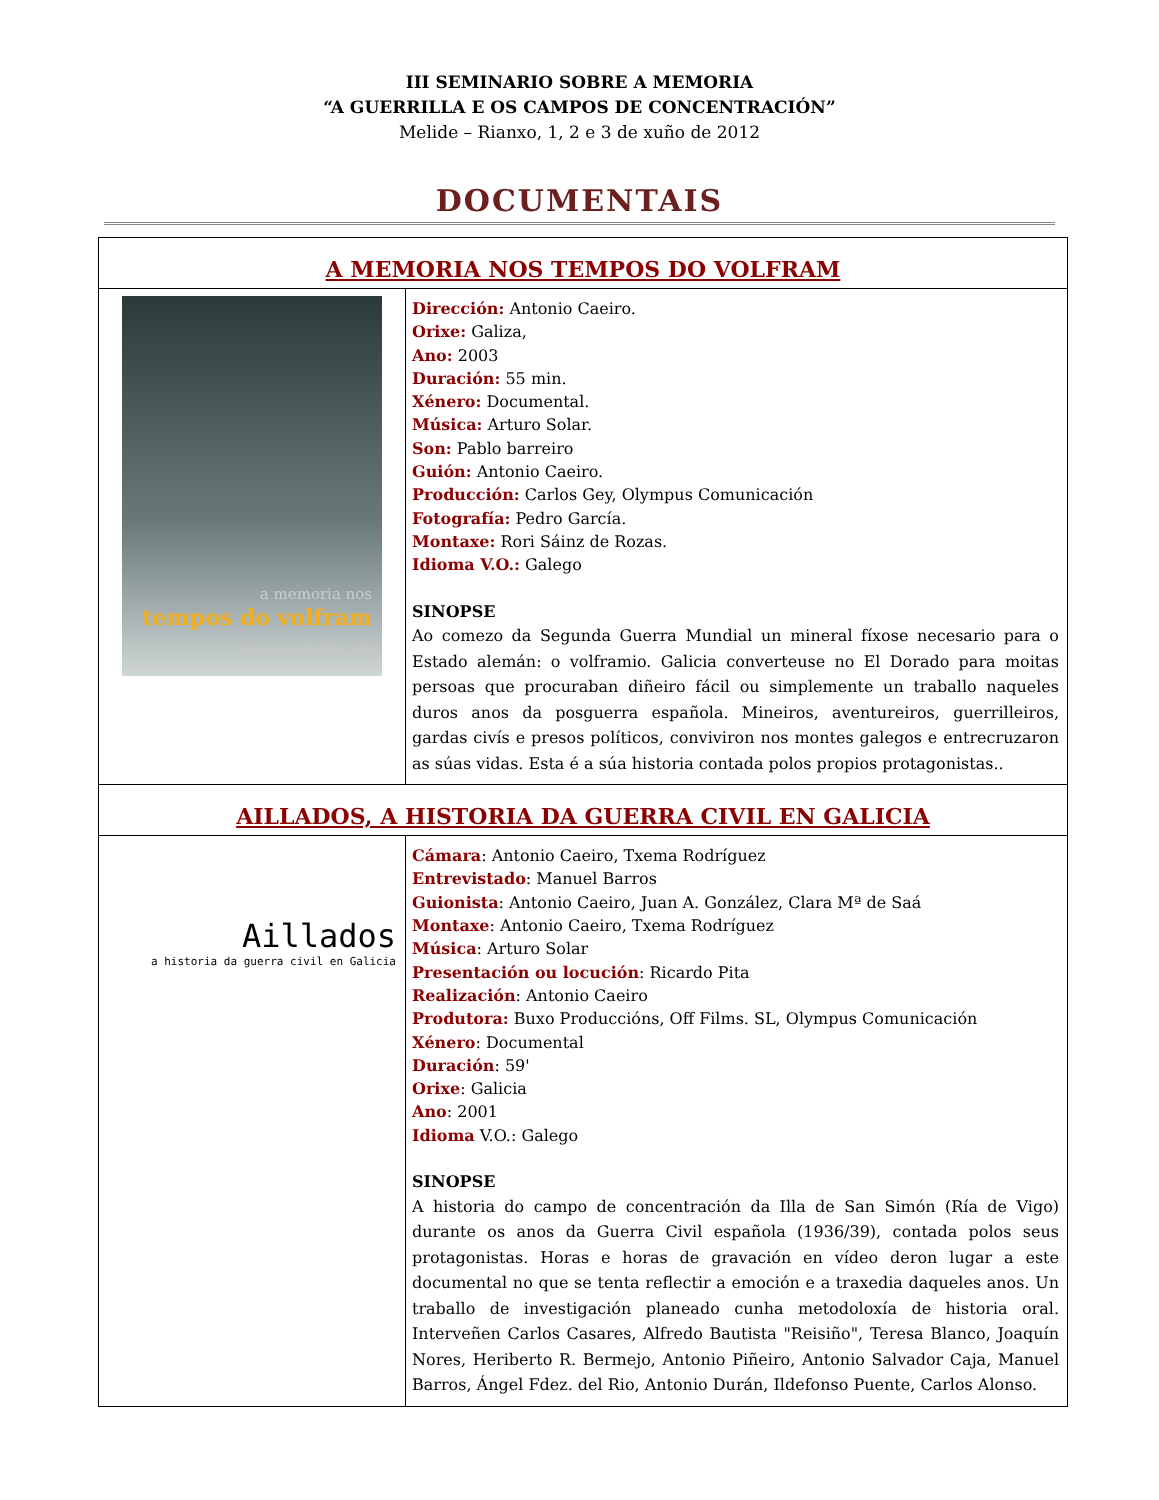III SEMINARIO SOBRE A MEMORIA
“A GUERRILLA E OS CAMPOS DE CONCENTRACIÓN”
Melide – Rianxo, 1, 2 e 3 de xuño de 2012
DOCUMENTAIS
| A MEMORIA NOS TEMPOS DO VOLFRAM | |
| a memoria nos tempos do volfram un documental de antonio caeiro | Dirección: Antonio Caeiro. Orixe: Galiza, Ano: 2003 Duración: 55 min. Xénero: Documental. Música: Arturo Solar. Son: Pablo barreiro Guión: Antonio Caeiro. Producción: Carlos Gey, Olympus Comunicación Fotografía: Pedro García. Montaxe: Rori Sáinz de Rozas. Idioma V.O.: Galego SINOPSE Ao comezo da Segunda Guerra Mundial un mineral fíxose necesario para o Estado alemán: o volframio. Galicia converteuse no El Dorado para moitas persoas que procuraban diñeiro fácil ou simplemente un traballo naqueles duros anos da posguerra española. Mineiros, aventureiros, guerrilleiros, gardas civís e presos políticos, conviviron nos montes galegos e entrecruzaron as súas vidas. Esta é a súa historia contada polos propios protagonistas.. |
| AILLADOS, A HISTORIA DA GUERRA CIVIL EN GALICIA | |
| Aillados a historia da guerra civil en Galicia | Cámara : Antonio Caeiro, Txema Rodríguez Entrevistado : Manuel Barros Guionista : Antonio Caeiro, Juan A. González, Clara Mª de Saá Montaxe : Antonio Caeiro, Txema Rodríguez Música : Arturo Solar Presentación ou locución : Ricardo Pita Realización : Antonio Caeiro Produtora: Buxo Produccións, Off Films. SL, Olympus Comunicación Xénero : Documental Duración : 59' Orixe : Galicia Ano : 2001 Idioma V.O.: Galego SINOPSE A historia do campo de concentración da Illa de San Simón (Ría de Vigo) durante os anos da Guerra Civil española (1936/39), contada polos seus protagonistas. Horas e horas de gravación en vídeo deron lugar a este documental no que se tenta reflectir a emoción e a traxedia daqueles anos. Un traballo de investigación planeado cunha metodoloxía de historia oral. Interveñen Carlos Casares, Alfredo Bautista "Reisiño", Teresa Blanco, Joaquín Nores, Heriberto R. Bermejo, Antonio Piñeiro, Antonio Salvador Caja, Manuel Barros, Ángel Fdez. del Rio, Antonio Durán, Ildefonso Puente, Carlos Alonso. |